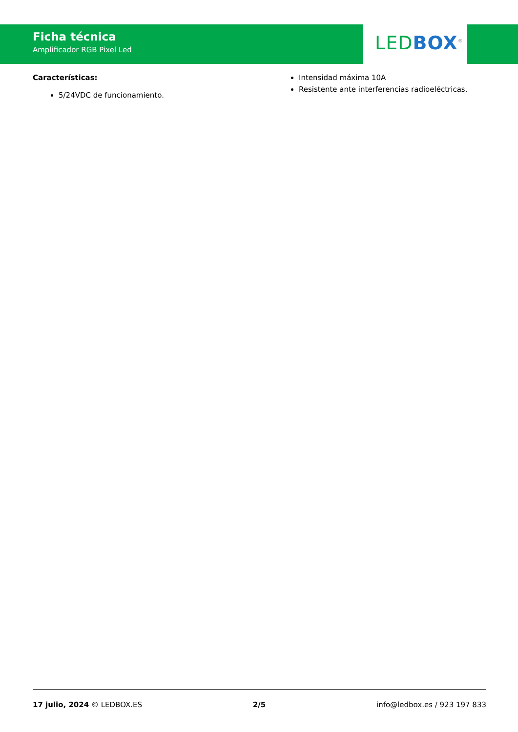Ficha técnica
Amplificador RGB Pixel Led
LED BOX<sup>®</sup>
Características:
5/24VDC de funcionamiento.
Intensidad máxima 10A
Resistente ante interferencias radioeléctricas.
17 julio, 2024 © LEDBOX.ES 2/5 info@ledbox.es / 923 197 833